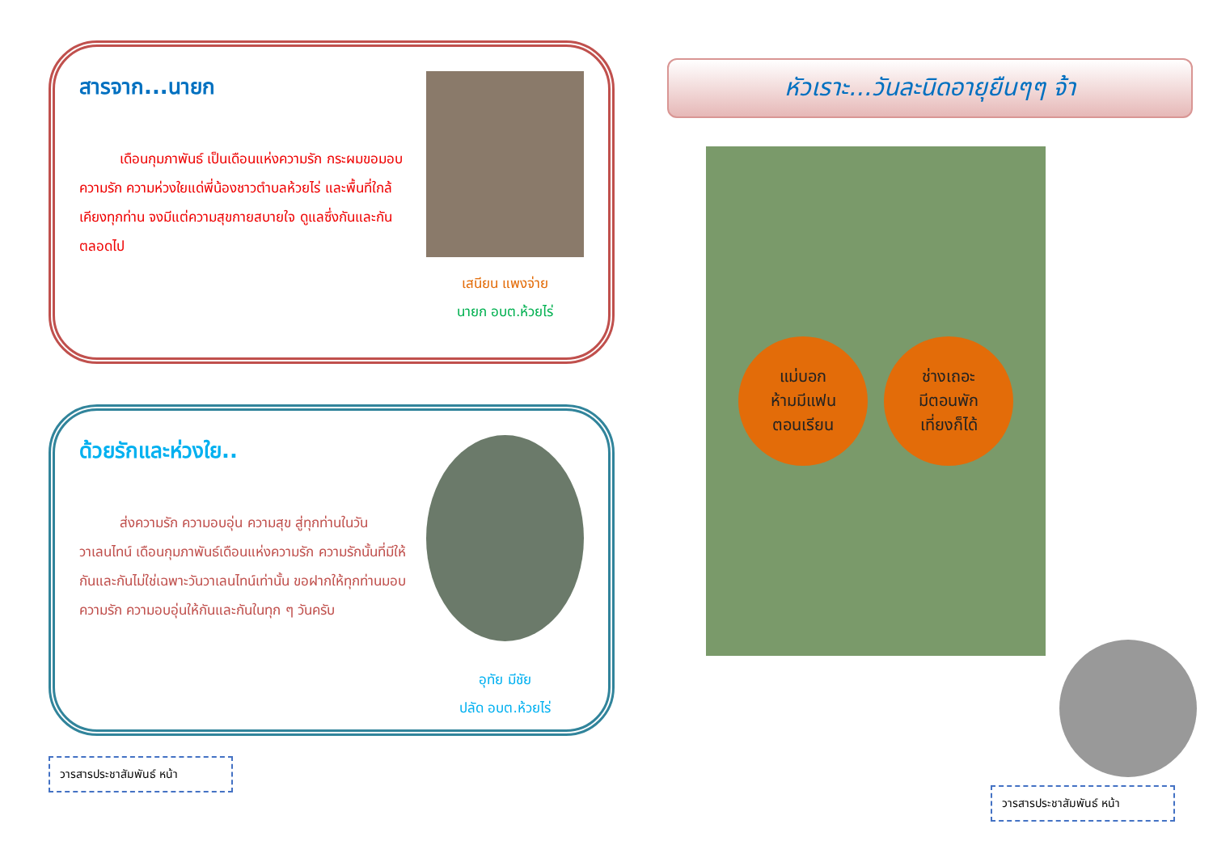สารจาก...นายก
เดือนกุมภาพันธ์ เป็นเดือนแห่งความรัก กระผมขอมอบความรัก ความห่วงใยแด่พี่น้องชาวตำบลห้วยไร่ และพื้นที่ใกล้เคียงทุกท่าน จงมีแต่ความสุขกายสบายใจ ดูแลซึ่งกันและกันตลอดไป
เสนียน แพงจ่าย
นายก อบต.ห้วยไร่
ด้วยรักและห่วงใย..
ส่งความรัก ความอบอุ่น ความสุข สู่ทุกท่านในวันวาเลนไทน์ เดือนกุมภาพันธ์เดือนแห่งความรัก ความรักนั้นที่มีให้กันและกันไม่ใช่เฉพาะวันวาเลนไทน์เท่านั้น ขอฝากให้ทุกท่านมอบความรัก ความอบอุ่นให้กันและกันในทุก ๆ วันครับ
อุทัย มีชัย
ปลัด อบต.ห้วยไร่
วารสารประชาสัมพันธ์ หน้า
หัวเราะ...วันละนิดอายุยืนๆๆ จ้า
แม่บอก
ห้ามมีแฟน
ตอนเรียน
ช่างเถอะ
มีตอนพัก
เที่ยงก็ได้
วารสารประชาสัมพันธ์ หน้า